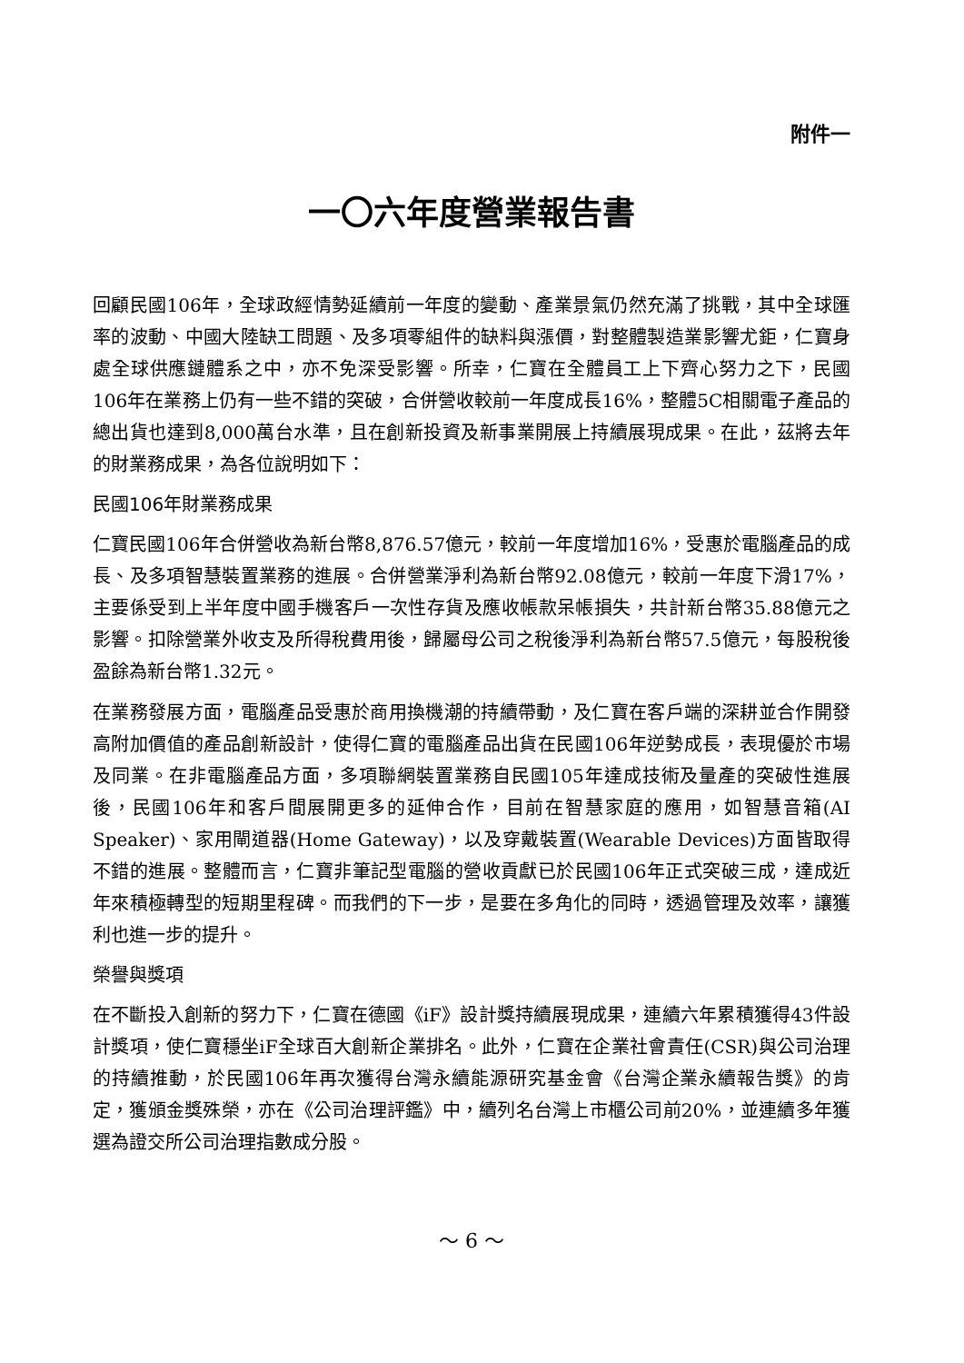附件一
一〇六年度營業報告書
回顧民國106年，全球政經情勢延續前一年度的變動、產業景氣仍然充滿了挑戰，其中全球匯率的波動、中國大陸缺工問題、及多項零組件的缺料與漲價，對整體製造業影響尤鉅，仁寶身處全球供應鏈體系之中，亦不免深受影響。所幸，仁寶在全體員工上下齊心努力之下，民國106年在業務上仍有一些不錯的突破，合併營收較前一年度成長16%，整體5C相關電子產品的總出貨也達到8,000萬台水準，且在創新投資及新事業開展上持續展現成果。在此，茲將去年的財業務成果，為各位說明如下：
民國106年財業務成果
仁寶民國106年合併營收為新台幣8,876.57億元，較前一年度增加16%，受惠於電腦產品的成長、及多項智慧裝置業務的進展。合併營業淨利為新台幣92.08億元，較前一年度下滑17%，主要係受到上半年度中國手機客戶一次性存貨及應收帳款呆帳損失，共計新台幣35.88億元之影響。扣除營業外收支及所得稅費用後，歸屬母公司之稅後淨利為新台幣57.5億元，每股稅後盈餘為新台幣1.32元。
在業務發展方面，電腦產品受惠於商用換機潮的持續帶動，及仁寶在客戶端的深耕並合作開發高附加價值的產品創新設計，使得仁寶的電腦產品出貨在民國106年逆勢成長，表現優於市場及同業。在非電腦產品方面，多項聯網裝置業務自民國105年達成技術及量產的突破性進展後，民國106年和客戶間展開更多的延伸合作，目前在智慧家庭的應用，如智慧音箱(AI Speaker)、家用閘道器(Home Gateway)，以及穿戴裝置(Wearable Devices)方面皆取得不錯的進展。整體而言，仁寶非筆記型電腦的營收貢獻已於民國106年正式突破三成，達成近年來積極轉型的短期里程碑。而我們的下一步，是要在多角化的同時，透過管理及效率，讓獲利也進一步的提升。
榮譽與獎項
在不斷投入創新的努力下，仁寶在德國《iF》設計獎持續展現成果，連續六年累積獲得43件設計獎項，使仁寶穩坐iF全球百大創新企業排名。此外，仁寶在企業社會責任(CSR)與公司治理的持續推動，於民國106年再次獲得台灣永續能源研究基金會《台灣企業永續報告獎》的肯定，獲頒金獎殊榮，亦在《公司治理評鑑》中，續列名台灣上市櫃公司前20%，並連續多年獲選為證交所公司治理指數成分股。
～ 6 ～